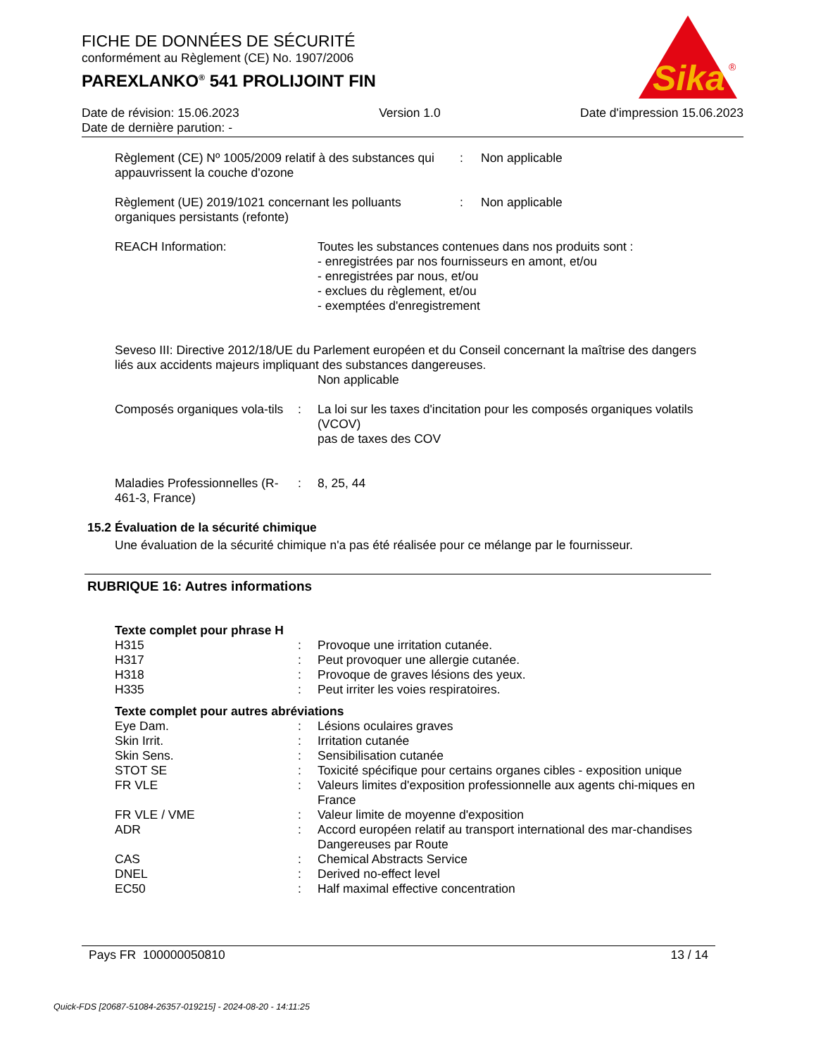FICHE DE DONNÉES DE SÉCURITÉ
conformément au Règlement (CE) No. 1907/2006
PAREXLANKO<sup>®</sup> 541 PROLIJOINT FIN
Sika
®
Date de révision: 15.06.2023 Version 1.0 Date d'impression 15.06.2023
Date de dernière parution: -
Règlement (CE) Nº 1005/2009 relatif à des substances qui appauvrissent la couche d'ozone
: Non applicable
Règlement (UE) 2019/1021 concernant les polluants organiques persistants (refonte)
: Non applicable
REACH Information: Toutes les substances contenues dans nos produits sont :
- enregistrées par nos fournisseurs en amont, et/ou
- enregistrées par nous, et/ou
- exclues du règlement, et/ou
- exemptées d'enregistrement
Seveso III: Directive 2012/18/UE du Parlement européen et du Conseil concernant la maîtrise des dangers liés aux accidents majeurs impliquant des substances dangereuses.
Non applicable
Composés organiques vola-tils
: La loi sur les taxes d'incitation pour les composés organiques volatils (VCOV)
pas de taxes des COV
Maladies Professionnelles (R-461-3, France)
: 8, 25, 44
15.2 Évaluation de la sécurité chimique
Une évaluation de la sécurité chimique n'a pas été réalisée pour ce mélange par le fournisseur.
RUBRIQUE 16: Autres informations
Texte complet pour phrase H
H315 : Provoque une irritation cutanée.
H317 : Peut provoquer une allergie cutanée.
H318 : Provoque de graves lésions des yeux.
H335 : Peut irriter les voies respiratoires.
Texte complet pour autres abréviations
Eye Dam. : Lésions oculaires graves
Skin Irrit. : Irritation cutanée
Skin Sens. : Sensibilisation cutanée
STOT SE : Toxicité spécifique pour certains organes cibles - exposition unique
FR VLE : Valeurs limites d'exposition professionnelle aux agents chi-miques en France
FR VLE / VME : Valeur limite de moyenne d'exposition
ADR : Accord européen relatif au transport international des mar-chandises Dangereuses par Route
CAS : Chemical Abstracts Service
DNEL : Derived no-effect level
EC50 : Half maximal effective concentration
Pays FR 100000050810 13 / 14
Quick-FDS [20687-51084-26357-019215] - 2024-08-20 - 14:11:25